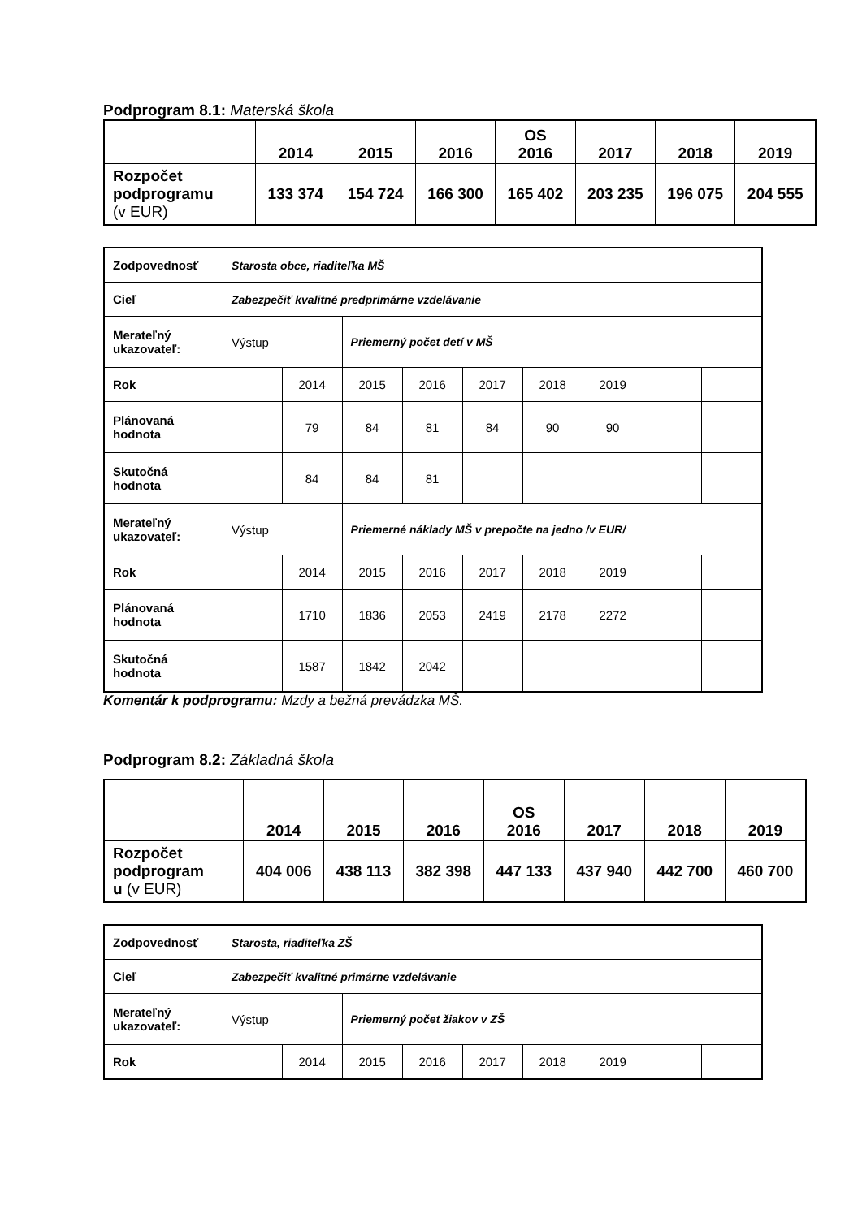Podprogram 8.1: Materská škola
| | 2014 | 2015 | 2016 | OS 2016 | 2017 | 2018 | 2019 |
| --- | --- | --- | --- | --- | --- | --- | --- |
| Rozpočet podprogramu (v EUR) | 133 374 | 154 724 | 166 300 | 165 402 | 203 235 | 196 075 | 204 555 |
| Zodpovednosť | Starosta obce, riaditeľka MŠ | | | | | | | | |
| Cieľ | Zabezpečiť kvalitné predprimárne vzdelávanie | | | | | | | | |
| Merateľný ukazovateľ: | Výstup | | Priemerný počet detí v MŠ | | | | | | |
| Rok | | 2014 | 2015 | 2016 | 2017 | 2018 | 2019 | | |
| Plánovaná hodnota | | 79 | 84 | 81 | 84 | 90 | 90 | | |
| Skutočná hodnota | | 84 | 84 | 81 | | | | | |
| Merateľný ukazovateľ: | Výstup | | Priemerné náklady MŠ v prepočte na jedno /v EUR/ | | | | | | |
| Rok | | 2014 | 2015 | 2016 | 2017 | 2018 | 2019 | | |
| Plánovaná hodnota | | 1710 | 1836 | 2053 | 2419 | 2178 | 2272 | | |
| Skutočná hodnota | | 1587 | 1842 | 2042 | | | | | |
Komentár k podprogramu: Mzdy a bežná prevádzka MŠ.
Podprogram 8.2: Základná škola
| | 2014 | 2015 | 2016 | OS 2016 | 2017 | 2018 | 2019 |
| --- | --- | --- | --- | --- | --- | --- | --- |
| Rozpočet podprogram u (v EUR) | 404 006 | 438 113 | 382 398 | 447 133 | 437 940 | 442 700 | 460 700 |
| Zodpovednosť | Starosta, riaditeľka ZŠ | | | | | | | | |
| Cieľ | Zabezpečiť kvalitné primárne vzdelávanie | | | | | | | | |
| Merateľný ukazovateľ: | Výstup | | Priemerný počet žiakov v ZŠ | | | | | | |
| Rok | | 2014 | 2015 | 2016 | 2017 | 2018 | 2019 | | |